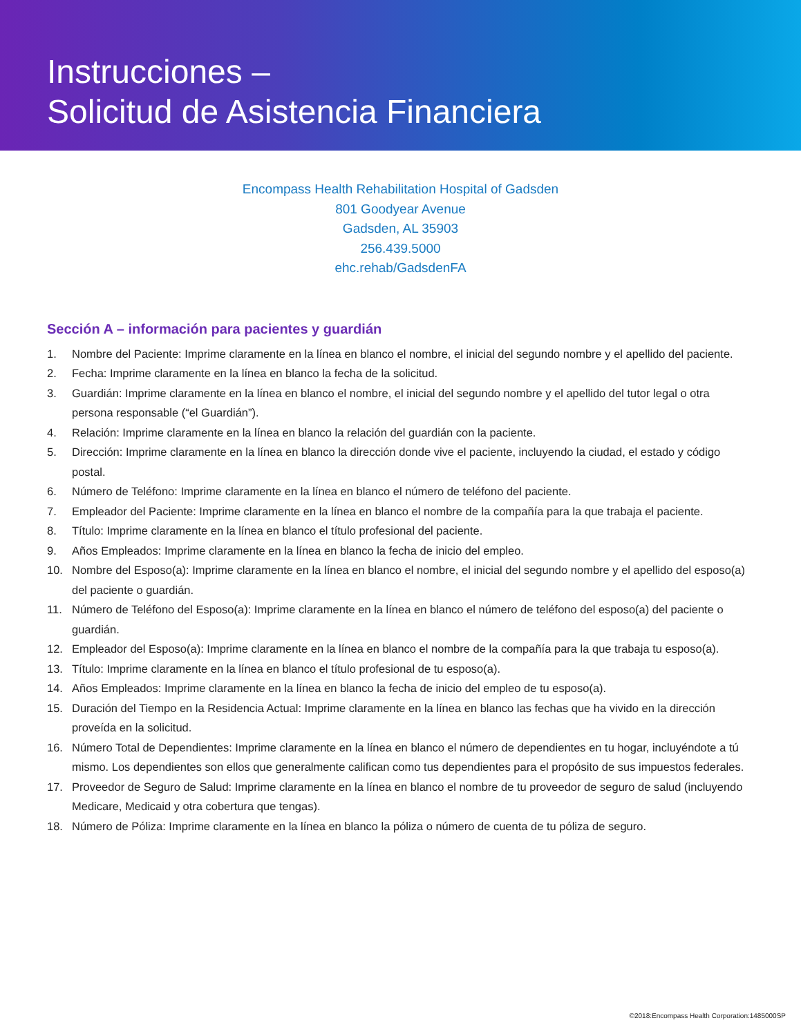Instrucciones –
Solicitud de Asistencia Financiera
Encompass Health Rehabilitation Hospital of Gadsden
801 Goodyear Avenue
Gadsden, AL 35903
256.439.5000
ehc.rehab/GadsdenFA
Sección A – información para pacientes y guardián
1. Nombre del Paciente: Imprime claramente en la línea en blanco el nombre, el inicial del segundo nombre y el apellido del paciente.
2. Fecha: Imprime claramente en la línea en blanco la fecha de la solicitud.
3. Guardián: Imprime claramente en la línea en blanco el nombre, el inicial del segundo nombre y el apellido del tutor legal o otra persona responsable (“el Guardián”).
4. Relación: Imprime claramente en la línea en blanco la relación del guardián con la paciente.
5. Dirección: Imprime claramente en la línea en blanco la dirección donde vive el paciente, incluyendo la ciudad, el estado y código postal.
6. Número de Teléfono: Imprime claramente en la línea en blanco el número de teléfono del paciente.
7. Empleador del Paciente: Imprime claramente en la línea en blanco el nombre de la compañía para la que trabaja el paciente.
8. Título: Imprime claramente en la línea en blanco el título profesional del paciente.
9. Años Empleados: Imprime claramente en la línea en blanco la fecha de inicio del empleo.
10. Nombre del Esposo(a): Imprime claramente en la línea en blanco el nombre, el inicial del segundo nombre y el apellido del esposo(a) del paciente o guardián.
11. Número de Teléfono del Esposo(a): Imprime claramente en la línea en blanco el número de teléfono del esposo(a) del paciente o guardián.
12. Empleador del Esposo(a): Imprime claramente en la línea en blanco el nombre de la compañía para la que trabaja tu esposo(a).
13. Título: Imprime claramente en la línea en blanco el título profesional de tu esposo(a).
14. Años Empleados: Imprime claramente en la línea en blanco la fecha de inicio del empleo de tu esposo(a).
15. Duración del Tiempo en la Residencia Actual: Imprime claramente en la línea en blanco las fechas que ha vivido en la dirección proveída en la solicitud.
16. Número Total de Dependientes: Imprime claramente en la línea en blanco el número de dependientes en tu hogar, incluyéndote a tú mismo. Los dependientes son ellos que generalmente califican como tus dependientes para el propósito de sus impuestos federales.
17. Proveedor de Seguro de Salud: Imprime claramente en la línea en blanco el nombre de tu proveedor de seguro de salud (incluyendo Medicare, Medicaid y otra cobertura que tengas).
18. Número de Póliza: Imprime claramente en la línea en blanco la póliza o número de cuenta de tu póliza de seguro.
©2018:Encompass Health Corporation:1485000SP